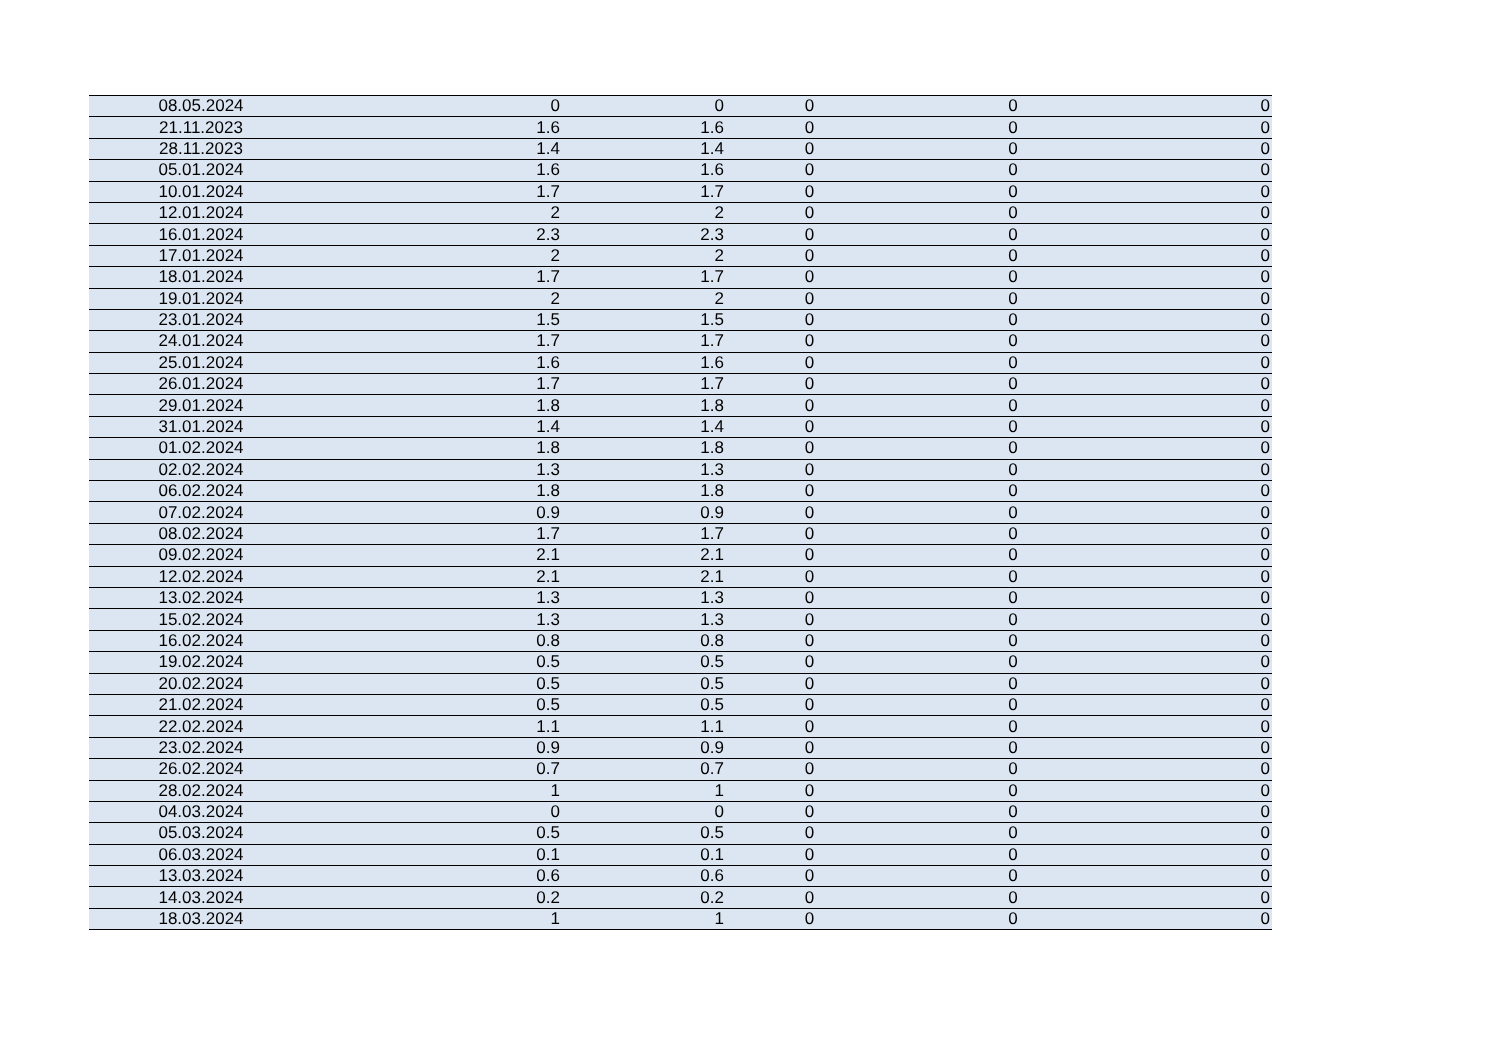| 08.05.2024 | 0 | 0 | 0 | 0 | 0 |
| 21.11.2023 | 1.6 | 1.6 | 0 | 0 | 0 |
| 28.11.2023 | 1.4 | 1.4 | 0 | 0 | 0 |
| 05.01.2024 | 1.6 | 1.6 | 0 | 0 | 0 |
| 10.01.2024 | 1.7 | 1.7 | 0 | 0 | 0 |
| 12.01.2024 | 2 | 2 | 0 | 0 | 0 |
| 16.01.2024 | 2.3 | 2.3 | 0 | 0 | 0 |
| 17.01.2024 | 2 | 2 | 0 | 0 | 0 |
| 18.01.2024 | 1.7 | 1.7 | 0 | 0 | 0 |
| 19.01.2024 | 2 | 2 | 0 | 0 | 0 |
| 23.01.2024 | 1.5 | 1.5 | 0 | 0 | 0 |
| 24.01.2024 | 1.7 | 1.7 | 0 | 0 | 0 |
| 25.01.2024 | 1.6 | 1.6 | 0 | 0 | 0 |
| 26.01.2024 | 1.7 | 1.7 | 0 | 0 | 0 |
| 29.01.2024 | 1.8 | 1.8 | 0 | 0 | 0 |
| 31.01.2024 | 1.4 | 1.4 | 0 | 0 | 0 |
| 01.02.2024 | 1.8 | 1.8 | 0 | 0 | 0 |
| 02.02.2024 | 1.3 | 1.3 | 0 | 0 | 0 |
| 06.02.2024 | 1.8 | 1.8 | 0 | 0 | 0 |
| 07.02.2024 | 0.9 | 0.9 | 0 | 0 | 0 |
| 08.02.2024 | 1.7 | 1.7 | 0 | 0 | 0 |
| 09.02.2024 | 2.1 | 2.1 | 0 | 0 | 0 |
| 12.02.2024 | 2.1 | 2.1 | 0 | 0 | 0 |
| 13.02.2024 | 1.3 | 1.3 | 0 | 0 | 0 |
| 15.02.2024 | 1.3 | 1.3 | 0 | 0 | 0 |
| 16.02.2024 | 0.8 | 0.8 | 0 | 0 | 0 |
| 19.02.2024 | 0.5 | 0.5 | 0 | 0 | 0 |
| 20.02.2024 | 0.5 | 0.5 | 0 | 0 | 0 |
| 21.02.2024 | 0.5 | 0.5 | 0 | 0 | 0 |
| 22.02.2024 | 1.1 | 1.1 | 0 | 0 | 0 |
| 23.02.2024 | 0.9 | 0.9 | 0 | 0 | 0 |
| 26.02.2024 | 0.7 | 0.7 | 0 | 0 | 0 |
| 28.02.2024 | 1 | 1 | 0 | 0 | 0 |
| 04.03.2024 | 0 | 0 | 0 | 0 | 0 |
| 05.03.2024 | 0.5 | 0.5 | 0 | 0 | 0 |
| 06.03.2024 | 0.1 | 0.1 | 0 | 0 | 0 |
| 13.03.2024 | 0.6 | 0.6 | 0 | 0 | 0 |
| 14.03.2024 | 0.2 | 0.2 | 0 | 0 | 0 |
| 18.03.2024 | 1 | 1 | 0 | 0 | 0 |